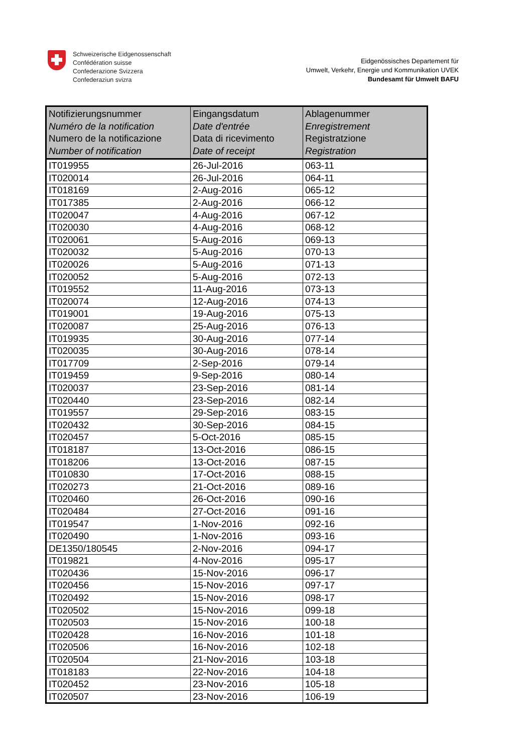Schweizerische Eidgenossenschaft
Confédération suisse
Confederazione Svizzera
Confederaziun svizra
Eidgenössisches Departement für
Umwelt, Verkehr, Energie und Kommunikation UVEK
Bundesamt für Umwelt BAFU
| Notifizierungsnummer Numéro de la notification Numero de la notificazione Number of notification | Eingangsdatum Date d'entrée Data di ricevimento Date of receipt | Ablagenummer Enregistrement Registratzione Registration |
| --- | --- | --- |
| IT019955 | 26-Jul-2016 | 063-11 |
| IT020014 | 26-Jul-2016 | 064-11 |
| IT018169 | 2-Aug-2016 | 065-12 |
| IT017385 | 2-Aug-2016 | 066-12 |
| IT020047 | 4-Aug-2016 | 067-12 |
| IT020030 | 4-Aug-2016 | 068-12 |
| IT020061 | 5-Aug-2016 | 069-13 |
| IT020032 | 5-Aug-2016 | 070-13 |
| IT020026 | 5-Aug-2016 | 071-13 |
| IT020052 | 5-Aug-2016 | 072-13 |
| IT019552 | 11-Aug-2016 | 073-13 |
| IT020074 | 12-Aug-2016 | 074-13 |
| IT019001 | 19-Aug-2016 | 075-13 |
| IT020087 | 25-Aug-2016 | 076-13 |
| IT019935 | 30-Aug-2016 | 077-14 |
| IT020035 | 30-Aug-2016 | 078-14 |
| IT017709 | 2-Sep-2016 | 079-14 |
| IT019459 | 9-Sep-2016 | 080-14 |
| IT020037 | 23-Sep-2016 | 081-14 |
| IT020440 | 23-Sep-2016 | 082-14 |
| IT019557 | 29-Sep-2016 | 083-15 |
| IT020432 | 30-Sep-2016 | 084-15 |
| IT020457 | 5-Oct-2016 | 085-15 |
| IT018187 | 13-Oct-2016 | 086-15 |
| IT018206 | 13-Oct-2016 | 087-15 |
| IT010830 | 17-Oct-2016 | 088-15 |
| IT020273 | 21-Oct-2016 | 089-16 |
| IT020460 | 26-Oct-2016 | 090-16 |
| IT020484 | 27-Oct-2016 | 091-16 |
| IT019547 | 1-Nov-2016 | 092-16 |
| IT020490 | 1-Nov-2016 | 093-16 |
| DE1350/180545 | 2-Nov-2016 | 094-17 |
| IT019821 | 4-Nov-2016 | 095-17 |
| IT020436 | 15-Nov-2016 | 096-17 |
| IT020456 | 15-Nov-2016 | 097-17 |
| IT020492 | 15-Nov-2016 | 098-17 |
| IT020502 | 15-Nov-2016 | 099-18 |
| IT020503 | 15-Nov-2016 | 100-18 |
| IT020428 | 16-Nov-2016 | 101-18 |
| IT020506 | 16-Nov-2016 | 102-18 |
| IT020504 | 21-Nov-2016 | 103-18 |
| IT018183 | 22-Nov-2016 | 104-18 |
| IT020452 | 23-Nov-2016 | 105-18 |
| IT020507 | 23-Nov-2016 | 106-19 |